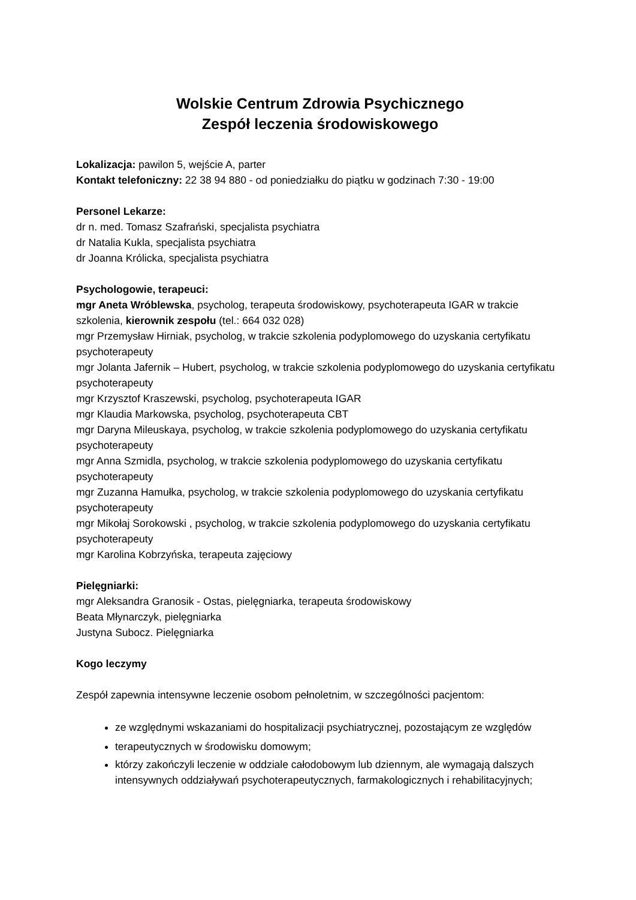Wolskie Centrum Zdrowia Psychicznego
Zespół leczenia środowiskowego
Lokalizacja: pawilon 5, wejście A, parter
Kontakt telefoniczny: 22 38 94 880 - od poniedziałku do piątku w godzinach 7:30 - 19:00
Personel Lekarze:
dr n. med. Tomasz Szafrański, specjalista psychiatra
dr Natalia Kukla, specjalista psychiatra
dr Joanna Królicka, specjalista psychiatra
Psychologowie, terapeuci:
mgr Aneta Wróblewska, psycholog, terapeuta środowiskowy, psychoterapeuta IGAR w trakcie szkolenia, kierownik zespołu (tel.: 664 032 028)
mgr Przemysław Hirniak, psycholog, w trakcie szkolenia podyplomowego do uzyskania certyfikatu psychoterapeuty
mgr Jolanta Jafernik – Hubert, psycholog, w trakcie szkolenia podyplomowego do uzyskania certyfikatu psychoterapeuty
mgr Krzysztof Kraszewski, psycholog, psychoterapeuta IGAR
mgr Klaudia Markowska, psycholog, psychoterapeuta CBT
mgr Daryna Mileuskaya, psycholog, w trakcie szkolenia podyplomowego do uzyskania certyfikatu psychoterapeuty
mgr Anna Szmidla, psycholog, w trakcie szkolenia podyplomowego do uzyskania certyfikatu psychoterapeuty
mgr Zuzanna Hamułka, psycholog, w trakcie szkolenia podyplomowego do uzyskania certyfikatu psychoterapeuty
mgr Mikołaj Sorokowski , psycholog, w trakcie szkolenia podyplomowego do uzyskania certyfikatu psychoterapeuty
mgr Karolina Kobrzyńska, terapeuta zajęciowy
Pielęgniarki:
mgr Aleksandra Granosik - Ostas, pielęgniarka, terapeuta środowiskowy
Beata Młynarczyk, pielęgniarka
Justyna Subocz. Pielęgniarka
Kogo leczymy
Zespół zapewnia intensywne leczenie osobom pełnoletnim, w szczególności pacjentom:
ze względnymi wskazaniami do hospitalizacji psychiatrycznej, pozostającym ze względów
terapeutycznych w środowisku domowym;
którzy zakończyli leczenie w oddziale całodobowym lub dziennym, ale wymagają dalszych intensywnych oddziaływań psychoterapeutycznych, farmakologicznych i rehabilitacyjnych;